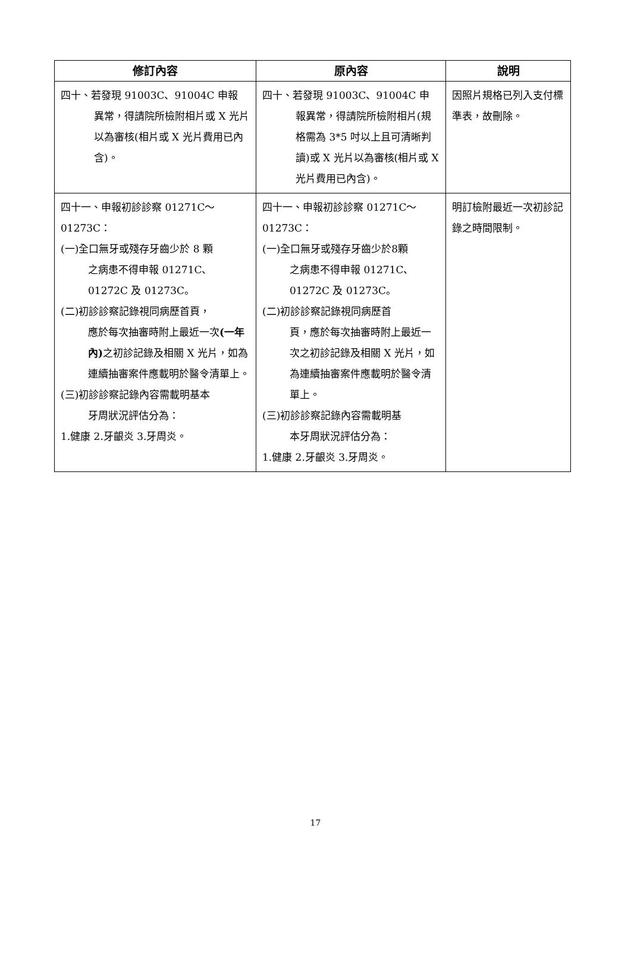| 修訂內容 | 原內容 | 說明 |
| --- | --- | --- |
| 四十、若發現 91003C、91004C 申報 異常，得請院所檢附相片或 X 光片以為審核(相片或 X 光片費用已內含)。 | 四十、若發現 91003C、91004C 申 報異常，得請院所檢附相片(規格需為 3*5 吋以上且可清晰判讀)或 X 光片以為審核(相片或 X 光片費用已內含)。 | 因照片規格已列入支付標準表，故刪除。 |
| 四十一、申報初診診察 01271C～01273C： (一)全口無牙或殘存牙齒少於 8 顆 之病患不得申報 01271C、01272C 及 01273C。 (二)初診診察記錄視同病歷首頁， 應於每次抽審時附上最近一次 (一年內) 之初診記錄及相關 X 光片，如為連續抽審案件應載明於醫令清單上。 (三)初診診察記錄內容需載明基本 牙周狀況評估分為： 1.健康 2.牙齦炎 3.牙周炎。 | 四十一、申報初診診察 01271C～01273C： (一)全口無牙或殘存牙齒少於8顆 之病患不得申報 01271C、01272C 及 01273C。 (二)初診診察記錄視同病歷首 頁，應於每次抽審時附上最近一次之初診記錄及相關 X 光片，如為連續抽審案件應載明於醫令清單上。 (三)初診診察記錄內容需載明基 本牙周狀況評估分為： 1.健康 2.牙齦炎 3.牙周炎。 | 明訂檢附最近一次初診記錄之時間限制。 |
17